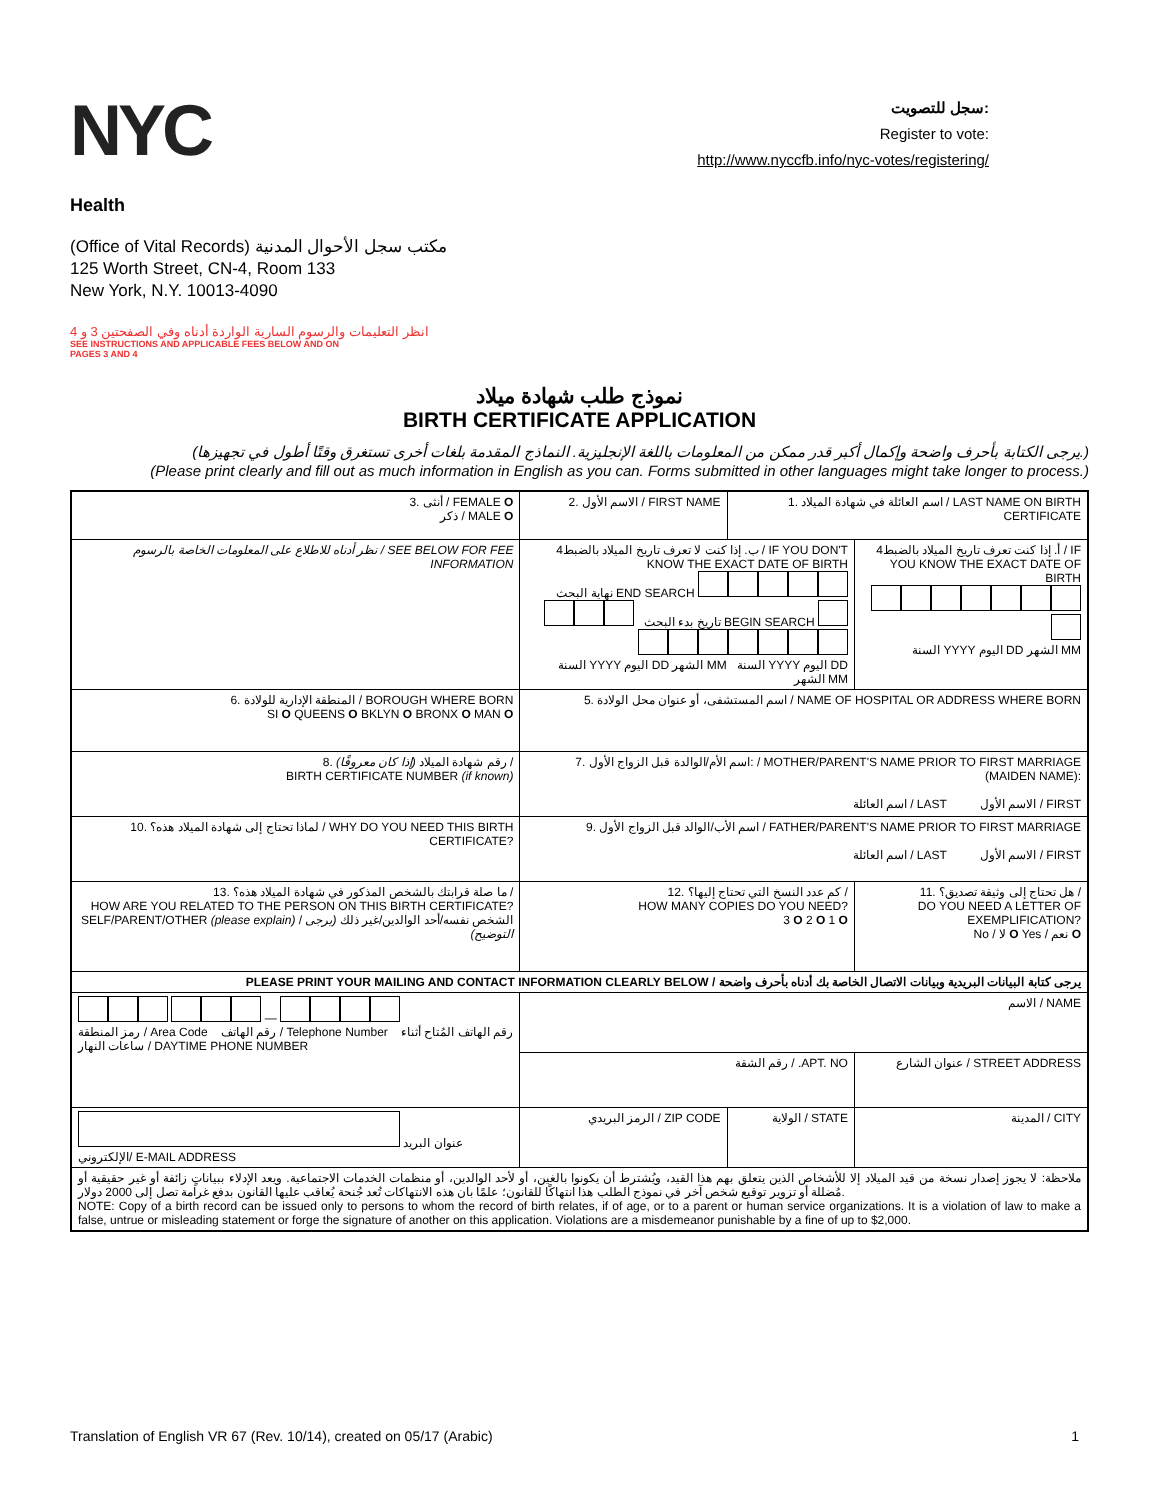NYC
Health
سجل للتصويت:
Register to vote:
http://www.nyccfb.info/nyc-votes/registering/
(Office of Vital Records) مكتب سجل الأحوال المدنية
125 Worth Street, CN-4, Room 133
New York, N.Y. 10013-4090
انظر التعليمات والرسوم السارية الواردة أدناه وفي الصفحتين 3 و 4
SEE INSTRUCTIONS AND APPLICABLE FEES BELOW AND ON
PAGES 3 AND 4
نموذج طلب شهادة ميلاد
BIRTH CERTIFICATE APPLICATION
(يرجى الكتابة بأحرف واضحة وإكمال أكبر قدر ممكن من المعلومات باللغة الإنجليزية. النماذج المقدمة بلغات أخرى تستغرق وقتًا أطول في تجهيزها.)
(Please print clearly and fill out as much information in English as you can. Forms submitted in other languages might take longer to process.)
| 3. أنثى / FEMALE O ذكر / MALE O | 2. الاسم الأول / FIRST NAME | | | 1. اسم العائلة في شهادة الميلاد / LAST NAME ON BIRTH CERTIFICATE | |
| نظر أدناه للاطلاع على المعلومات الخاصة بالرسوم / SEE BELOW FOR FEE INFORMATION | 4ب. إذا كنت لا تعرف تاريخ الميلاد بالضبط / IF YOU DON'T KNOW THE EXACT DATE OF BIRTH نهاية البحث END SEARCH تاريخ بدء البحث BEGIN SEARCH السنة YYYY اليوم DD الشهر MM السنة YYYY اليوم DD الشهر MM | | | | 4أ. إذا كنت تعرف تاريخ الميلاد بالضبط / IF YOU KNOW THE EXACT DATE OF BIRTH السنة YYYY اليوم DD الشهر MM |
| 6. المنطقة الإدارية للولادة / BOROUGH WHERE BORN SI O QUEENS O BKLYN O BRONX O MAN O | | 5. اسم المستشفى، أو عنوان محل الولادة / NAME OF HOSPITAL OR ADDRESS WHERE BORN | | | |
| 8. رقم شهادة الميلاد (إذا كان معروفًا) / BIRTH CERTIFICATE NUMBER (if known) | | 7. اسم الأم/الوالدة قبل الزواج الأول: / MOTHER/PARENT'S NAME PRIOR TO FIRST MARRIAGE (MAIDEN NAME): اسم العائلة / LAST الاسم الأول / FIRST | | | |
| 10. لماذا تحتاج إلى شهادة الميلاد هذه؟ / WHY DO YOU NEED THIS BIRTH CERTIFICATE? | | 9. اسم الأب/الوالد قبل الزواج الأول / FATHER/PARENT'S NAME PRIOR TO FIRST MARRIAGE اسم العائلة / LAST الاسم الأول / FIRST | | | |
| 13. ما صلة قرابتك بالشخص المذكور في شهادة الميلاد هذه؟ / HOW ARE YOU RELATED TO THE PERSON ON THIS BIRTH CERTIFICATE? SELF/PARENT/OTHER (please explain) / الشخص نفسه/أحد الوالدين/غير ذلك (يرجى التوضيح) | | | 12. كم عدد النسخ التي تحتاج إليها؟ / HOW MANY COPIES DO YOU NEED? 3 O 2 O 1 O | | 11. هل تحتاج إلى وثيقة تصديق؟ / DO YOU NEED A LETTER OF EXEMPLIFICATION? No / لا O Yes / نعم O |
| PLEASE PRINT YOUR MAILING AND CONTACT INFORMATION CLEARLY BELOW / يرجى كتابة البيانات البريدية وبيانات الاتصال الخاصة بك أدناه بأحرف واضحة | | | | | |
| — رمز المنطقة / Area Code رقم الهاتف / Telephone Number رقم الهاتف المُتاح أثناء ساعات النهار / DAYTIME PHONE NUMBER | | | الاسم / NAME | | |
| | | | رقم الشقة / .APT. NO | | عنوان الشارع / STREET ADDRESS |
| عنوان البريد الإلكتروني/ E-MAIL ADDRESS | | | الرمز البريدي / ZIP CODE | الولاية / STATE | المدينة / CITY |
| ملاحظة: لا يجوز إصدار نسخة من قيد الميلاد إلا للأشخاص الذين يتعلق بهم هذا القيد، ويُشترط أن يكونوا بالغين، أو لأحد الوالدين، أو منظمات الخدمات الاجتماعية. ويعد الإدلاء ببياناتٍ زائفة أو غير حقيقية أو مُضللة أو تزوير توقيع شخص آخر في نموذج الطلب هذا انتهاكًا للقانون؛ علمًا بان هذه الانتهاكات تُعد جُنحة يُعاقب عليها القانون بدفع غرامة تصل إلى 2000 دولار. NOTE: Copy of a birth record can be issued only to persons to whom the record of birth relates, if of age, or to a parent or human service organizations. It is a violation of law to make a false, untrue or misleading statement or forge the signature of another on this application. Violations are a misdemeanor punishable by a fine of up to $2,000. | | | | | |
Translation of English VR 67 (Rev. 10/14), created on 05/17 (Arabic) 1